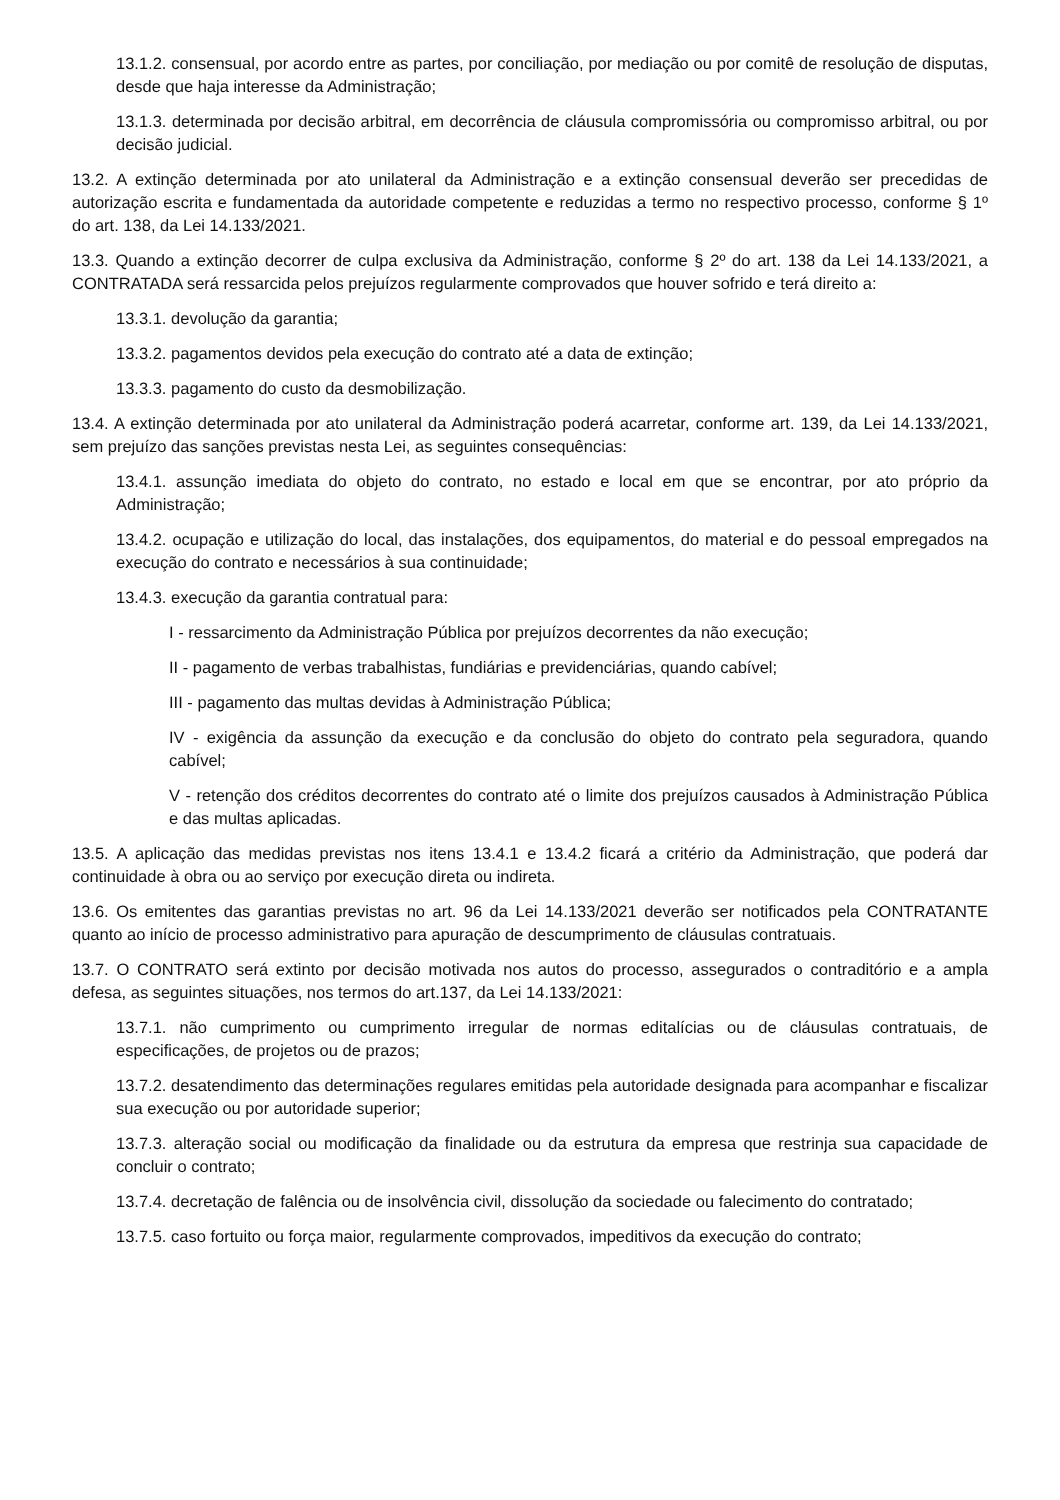13.1.2. consensual, por acordo entre as partes, por conciliação, por mediação ou por comitê de resolução de disputas, desde que haja interesse da Administração;
13.1.3. determinada por decisão arbitral, em decorrência de cláusula compromissória ou compromisso arbitral, ou por decisão judicial.
13.2. A extinção determinada por ato unilateral da Administração e a extinção consensual deverão ser precedidas de autorização escrita e fundamentada da autoridade competente e reduzidas a termo no respectivo processo, conforme § 1º do art. 138, da Lei 14.133/2021.
13.3. Quando a extinção decorrer de culpa exclusiva da Administração, conforme § 2º do art. 138 da Lei 14.133/2021, a CONTRATADA será ressarcida pelos prejuízos regularmente comprovados que houver sofrido e terá direito a:
13.3.1. devolução da garantia;
13.3.2. pagamentos devidos pela execução do contrato até a data de extinção;
13.3.3. pagamento do custo da desmobilização.
13.4. A extinção determinada por ato unilateral da Administração poderá acarretar, conforme art. 139, da Lei 14.133/2021, sem prejuízo das sanções previstas nesta Lei, as seguintes consequências:
13.4.1. assunção imediata do objeto do contrato, no estado e local em que se encontrar, por ato próprio da Administração;
13.4.2. ocupação e utilização do local, das instalações, dos equipamentos, do material e do pessoal empregados na execução do contrato e necessários à sua continuidade;
13.4.3. execução da garantia contratual para:
I - ressarcimento da Administração Pública por prejuízos decorrentes da não execução;
II - pagamento de verbas trabalhistas, fundiárias e previdenciárias, quando cabível;
III - pagamento das multas devidas à Administração Pública;
IV - exigência da assunção da execução e da conclusão do objeto do contrato pela seguradora, quando cabível;
V - retenção dos créditos decorrentes do contrato até o limite dos prejuízos causados à Administração Pública e das multas aplicadas.
13.5. A aplicação das medidas previstas nos itens 13.4.1 e 13.4.2 ficará a critério da Administração, que poderá dar continuidade à obra ou ao serviço por execução direta ou indireta.
13.6. Os emitentes das garantias previstas no art. 96 da Lei 14.133/2021 deverão ser notificados pela CONTRATANTE quanto ao início de processo administrativo para apuração de descumprimento de cláusulas contratuais.
13.7. O CONTRATO será extinto por decisão motivada nos autos do processo, assegurados o contraditório e a ampla defesa, as seguintes situações, nos termos do art.137, da Lei 14.133/2021:
13.7.1. não cumprimento ou cumprimento irregular de normas editalícias ou de cláusulas contratuais, de especificações, de projetos ou de prazos;
13.7.2. desatendimento das determinações regulares emitidas pela autoridade designada para acompanhar e fiscalizar sua execução ou por autoridade superior;
13.7.3. alteração social ou modificação da finalidade ou da estrutura da empresa que restrinja sua capacidade de concluir o contrato;
13.7.4. decretação de falência ou de insolvência civil, dissolução da sociedade ou falecimento do contratado;
13.7.5. caso fortuito ou força maior, regularmente comprovados, impeditivos da execução do contrato;